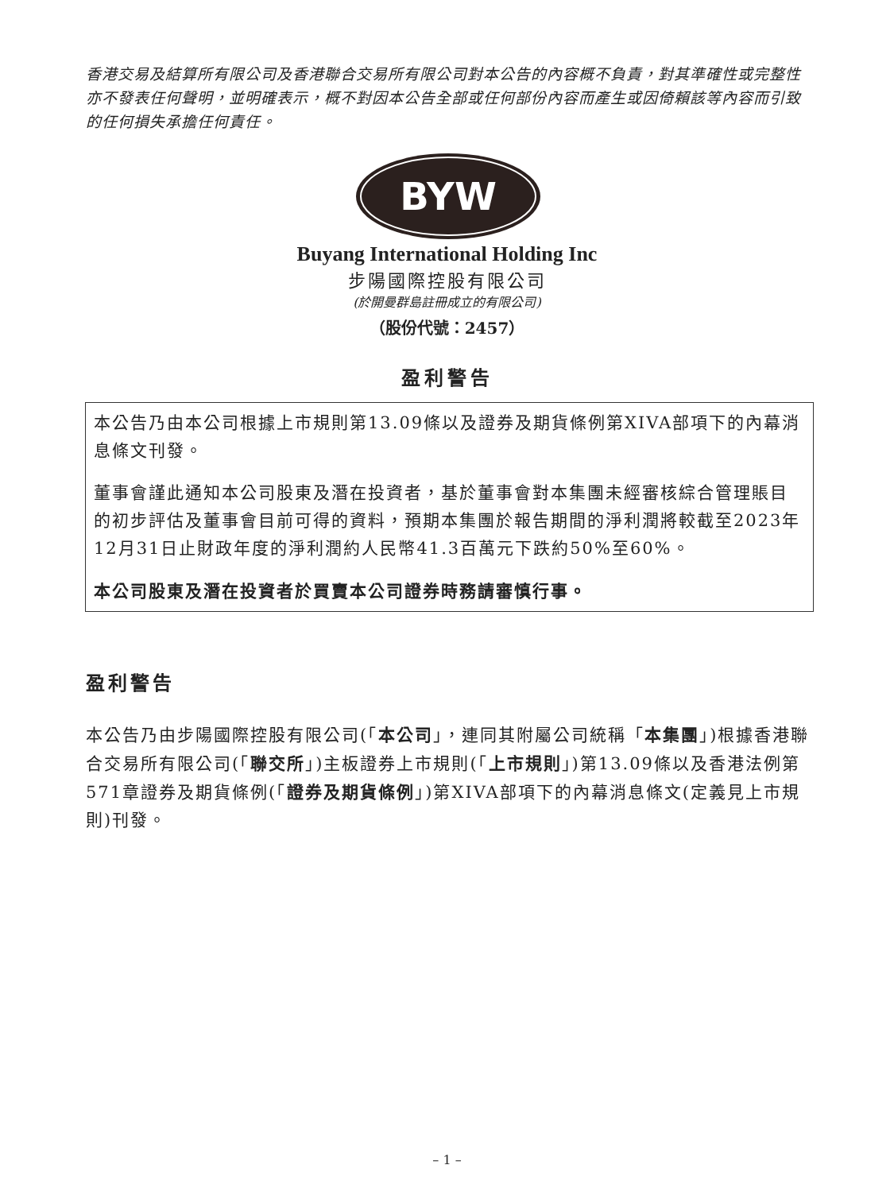香港交易及結算所有限公司及香港聯合交易所有限公司對本公告的內容概不負責，對其準確性或完整性亦不發表任何聲明，並明確表示，概不對因本公告全部或任何部份內容而產生或因倚賴該等內容而引致的任何損失承擔任何責任。
BYW
Buyang International Holding Inc
步陽國際控股有限公司
(於開曼群島註冊成立的有限公司)
（股份代號：2457）
盈利警告
本公告乃由本公司根據上市規則第13.09條以及證券及期貨條例第XIVA部項下的內幕消息條文刊發。
董事會謹此通知本公司股東及潛在投資者，基於董事會對本集團未經審核綜合管理賬目的初步評估及董事會目前可得的資料，預期本集團於報告期間的淨利潤將較截至2023年12月31日止財政年度的淨利潤約人民幣41.3百萬元下跌約50%至60%。
本公司股東及潛在投資者於買賣本公司證券時務請審慎行事。
盈利警告
本公告乃由步陽國際控股有限公司(「本公司」，連同其附屬公司統稱「本集團」)根據香港聯合交易所有限公司(「聯交所」)主板證券上市規則(「上市規則」)第13.09條以及香港法例第571章證券及期貨條例(「證券及期貨條例」)第XIVA部項下的內幕消息條文(定義見上市規則)刊發。
– 1 –